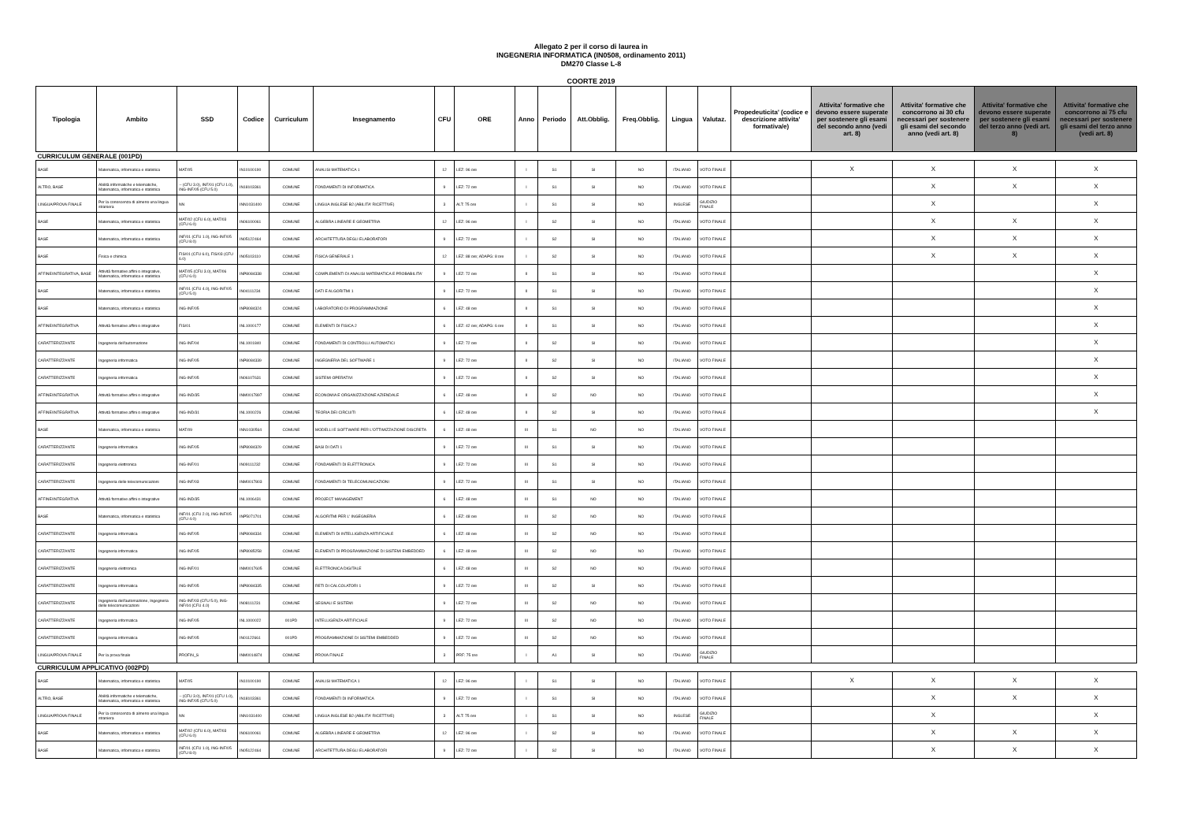Allegato 2 per il corso di laurea in
INGEGNERIA INFORMATICA (IN0508, ordinamento 2011)
DM270 Classe L-8
COORTE 2019
| Tipologia | Ambito | SSD | Codice | Curriculum | Insegnamento | CFU | ORE | Anno | Periodo | Att.Obblig. | Freq.Obblig. | Lingua | Valutaz. | Propedeuticita' (codice e descrizione attivita' formativa/e) | Attivita' formative che devono essere superate per sostenere gli esami del secondo anno (vedi art. 8) | Attivita' formative che concorrono ai 30 cfu necessari per sostenere gli esami del secondo anno (vedi art. 8) | Attivita' formative che devono essere superate per sostenere gli esami del terzo anno (vedi art. 8) | Attivita' formative che concorrono ai 75 cfu necessari per sostenere gli esami del terzo anno (vedi art. 8) |
| --- | --- | --- | --- | --- | --- | --- | --- | --- | --- | --- | --- | --- | --- | --- | --- | --- | --- | --- |
| CURRICULUM GENERALE (001PD) | | | | | | | | | | | | | | | | | | |
| BASE | Matematica, informatica e statistica | MAT/05 | IN10100190 | COMUNE | ANALISI MATEMATICA 1 | 12 | LEZ: 96 ore | I | S1 | SI | NO | ITALIANO | VOTO FINALE | | X | X | X | X |
| ALTRO, BASE | Abilità informatiche e telematiche, Matematica, informatica e statistica | -- (CFU 3.0), INF/01 (CFU 1.0), ING-INF/05 (CFU 5.0) | IN18103361 | COMUNE | FONDAMENTI DI INFORMATICA | 9 | LEZ: 72 ore | I | S1 | SI | NO | ITALIANO | VOTO FINALE | | | X | X | X |
| LINGUA/PROVA FINALE | Per la conoscenza di almeno una lingua straniera | NN | INN1031400 | COMUNE | LINGUA INGLESE B2 (ABILITA' RICETTIVE) | 3 | ALT: 75 ore | I | S1 | SI | NO | INGLESE | GIUDIZIO FINALE | | | X | | X |
| BASE | Matematica, informatica e statistica | MAT/02 (CFU 6.0), MAT/03 (CFU 6.0) | IN06100061 | COMUNE | ALGEBRA LINEARE E GEOMETRIA | 12 | LEZ: 96 ore | I | S2 | SI | NO | ITALIANO | VOTO FINALE | | | X | X | X |
| BASE | Matematica, informatica e statistica | INF/01 (CFU 1.0), ING-INF/05 (CFU 8.0) | IN05122464 | COMUNE | ARCHITETTURA DEGLI ELABORATORI | 9 | LEZ: 72 ore | I | S2 | SI | NO | ITALIANO | VOTO FINALE | | | X | X | X |
| BASE | Fisica e chimica | FIS/01 (CFU 6.0), FIS/03 (CFU 6.0) | IN05103110 | COMUNE | FISICA GENERALE 1 | 12 | LEZ: 88 ore; ADAPG: 8 ore | I | S2 | SI | NO | ITALIANO | VOTO FINALE | | | X | X | X |
| AFFINE/INTEGRATIVA, BASE | Attività formative affini o integrative, Matematica, informatica e statistica | MAT/05 (CFU 3.0), MAT/06 (CFU 6.0) | INP8084338 | COMUNE | COMPLEMENTI DI ANALISI MATEMATICA E PROBABILITA' | 9 | LEZ: 72 ore | II | S1 | SI | NO | ITALIANO | VOTO FINALE | | | | | X |
| BASE | Matematica, informatica e statistica | INF/01 (CFU 4.0), ING-INF/05 (CFU 5.0) | IN04111234 | COMUNE | DATI E ALGORITMI 1 | 9 | LEZ: 72 ore | II | S1 | SI | NO | ITALIANO | VOTO FINALE | | | | | X |
| BASE | Matematica, informatica e statistica | ING-INF/05 | INP8084324 | COMUNE | LABORATORIO DI PROGRAMMAZIONE | 6 | LEZ: 48 ore | II | S1 | SI | NO | ITALIANO | VOTO FINALE | | | | | X |
| AFFINE/INTEGRATIVA | Attività formative affini o integrative | FIS/01 | INL1000177 | COMUNE | ELEMENTI DI FISICA 2 | 6 | LEZ: 42 ore; ADAPG: 6 ore | II | S1 | SI | NO | ITALIANO | VOTO FINALE | | | | | X |
| CARATTERIZZANTE | Ingegneria dell'automazione | ING-INF/04 | INL1001840 | COMUNE | FONDAMENTI DI CONTROLLI AUTOMATICI | 9 | LEZ: 72 ore | II | S2 | SI | NO | ITALIANO | VOTO FINALE | | | | | X |
| CARATTERIZZANTE | Ingegneria informatica | ING-INF/05 | INP8084339 | COMUNE | INGEGNERIA DEL SOFTWARE 1 | 9 | LEZ: 72 ore | II | S2 | SI | NO | ITALIANO | VOTO FINALE | | | | | X |
| CARATTERIZZANTE | Ingegneria informatica | ING-INF/05 | IN06107631 | COMUNE | SISTEMI OPERATIVI | 9 | LEZ: 72 ore | II | S2 | SI | NO | ITALIANO | VOTO FINALE | | | | | X |
| AFFINE/INTEGRATIVA | Attività formative affini o integrative | ING-IND/35 | INM0017897 | COMUNE | ECONOMIA E ORGANIZZAZIONE AZIENDALE | 6 | LEZ: 48 ore | II | S2 | NO | NO | ITALIANO | VOTO FINALE | | | | | X |
| AFFINE/INTEGRATIVA | Attività formative affini o integrative | ING-IND/31 | INL1000226 | COMUNE | TEORIA DEI CIRCUITI | 6 | LEZ: 48 ore | II | S2 | SI | NO | ITALIANO | VOTO FINALE | | | | | X |
| BASE | Matematica, informatica e statistica | MAT/09 | INN1030564 | COMUNE | MODELLI E SOFTWARE PER L'OTTIMIZZAZIONE DISCRETA | 6 | LEZ: 48 ore | III | S1 | NO | NO | ITALIANO | VOTO FINALE | | | | | |
| CARATTERIZZANTE | Ingegneria informatica | ING-INF/05 | INP8084329 | COMUNE | BASI DI DATI 1 | 9 | LEZ: 72 ore | III | S1 | SI | NO | ITALIANO | VOTO FINALE | | | | | |
| CARATTERIZZANTE | Ingegneria elettronica | ING-INF/01 | IN09111232 | COMUNE | FONDAMENTI DI ELETTRONICA | 9 | LEZ: 72 ore | III | S1 | SI | NO | ITALIANO | VOTO FINALE | | | | | |
| CARATTERIZZANTE | Ingegneria delle telecomunicazioni | ING-INF/03 | INM0017803 | COMUNE | FONDAMENTI DI TELECOMUNICAZIONI | 9 | LEZ: 72 ore | III | S1 | SI | NO | ITALIANO | VOTO FINALE | | | | | |
| AFFINE/INTEGRATIVA | Attività formative affini o integrative | ING-IND/35 | INL1006431 | COMUNE | PROJECT MANAGEMENT | 6 | LEZ: 48 ore | III | S1 | NO | NO | ITALIANO | VOTO FINALE | | | | | |
| BASE | Matematica, informatica e statistica | INF/01 (CFU 2.0), ING-INF/05 (CFU 4.0) | INP5071701 | COMUNE | ALGORITMI PER L' INGEGNERIA | 6 | LEZ: 48 ore | III | S2 | NO | NO | ITALIANO | VOTO FINALE | | | | | |
| CARATTERIZZANTE | Ingegneria informatica | ING-INF/05 | INP8084334 | COMUNE | ELEMENTI DI INTELLIGENZA ARTIFICIALE | 6 | LEZ: 48 ore | III | S2 | NO | NO | ITALIANO | VOTO FINALE | | | | | |
| CARATTERIZZANTE | Ingegneria informatica | ING-INF/05 | INP8085258 | COMUNE | ELEMENTI DI PROGRAMMAZIONE DI SISTEMI EMBEDDED | 6 | LEZ: 48 ore | III | S2 | NO | NO | ITALIANO | VOTO FINALE | | | | | |
| CARATTERIZZANTE | Ingegneria elettronica | ING-INF/01 | INM0017605 | COMUNE | ELETTRONICA DIGITALE | 6 | LEZ: 48 ore | III | S2 | NO | NO | ITALIANO | VOTO FINALE | | | | | |
| CARATTERIZZANTE | Ingegneria informatica | ING-INF/05 | INP8084335 | COMUNE | RETI DI CALCOLATORI 1 | 9 | LEZ: 72 ore | III | S2 | SI | NO | ITALIANO | VOTO FINALE | | | | | |
| CARATTERIZZANTE | Ingegneria dell'automazione, Ingegneria delle telecomunicazioni | ING-INF/03 (CFU 5.0), ING-INF/04 (CFU 4.0) | IN08111231 | COMUNE | SEGNALI E SISTEMI | 9 | LEZ: 72 ore | III | S2 | NO | NO | ITALIANO | VOTO FINALE | | | | | |
| CARATTERIZZANTE | Ingegneria informatica | ING-INF/05 | INL1000022 | 001PD | INTELLIGENZA ARTIFICIALE | 9 | LEZ: 72 ore | III | S2 | NO | NO | ITALIANO | VOTO FINALE | | | | | |
| CARATTERIZZANTE | Ingegneria informatica | ING-INF/05 | IN01122661 | 001PD | PROGRAMMAZIONE DI SISTEMI EMBEDDED | 9 | LEZ: 72 ore | III | S2 | NO | NO | ITALIANO | VOTO FINALE | | | | | |
| LINGUA/PROVA FINALE | Per la prova finale | PROFIN_S | INM0014874 | COMUNE | PROVA FINALE | 3 | PRF: 75 ore | I | A1 | SI | NO | ITALIANO | GIUDIZIO FINALE | | | | | |
| CURRICULUM APPLICATIVO (002PD) | | | | | | | | | | | | | | | | | | |
| BASE | Matematica, informatica e statistica | MAT/05 | IN10100190 | COMUNE | ANALISI MATEMATICA 1 | 12 | LEZ: 96 ore | I | S1 | SI | NO | ITALIANO | VOTO FINALE | | X | X | X | X |
| ALTRO, BASE | Abilità informatiche e telematiche, Matematica, informatica e statistica | -- (CFU 3.0), INF/01 (CFU 1.0), ING-INF/05 (CFU 5.0) | IN18103361 | COMUNE | FONDAMENTI DI INFORMATICA | 9 | LEZ: 72 ore | I | S1 | SI | NO | ITALIANO | VOTO FINALE | | | X | X | X |
| LINGUA/PROVA FINALE | Per la conoscenza di almeno una lingua straniera | NN | INN1031400 | COMUNE | LINGUA INGLESE B2 (ABILITA' RICETTIVE) | 3 | ALT: 75 ore | I | S1 | SI | NO | INGLESE | GIUDIZIO FINALE | | | X | | X |
| BASE | Matematica, informatica e statistica | MAT/02 (CFU 6.0), MAT/03 (CFU 6.0) | IN06100061 | COMUNE | ALGEBRA LINEARE E GEOMETRIA | 12 | LEZ: 96 ore | I | S2 | SI | NO | ITALIANO | VOTO FINALE | | | X | X | X |
| BASE | Matematica, informatica e statistica | INF/01 (CFU 1.0), ING-INF/05 (CFU 8.0) | IN05122464 | COMUNE | ARCHITETTURA DEGLI ELABORATORI | 9 | LEZ: 72 ore | I | S2 | SI | NO | ITALIANO | VOTO FINALE | | | X | X | X |